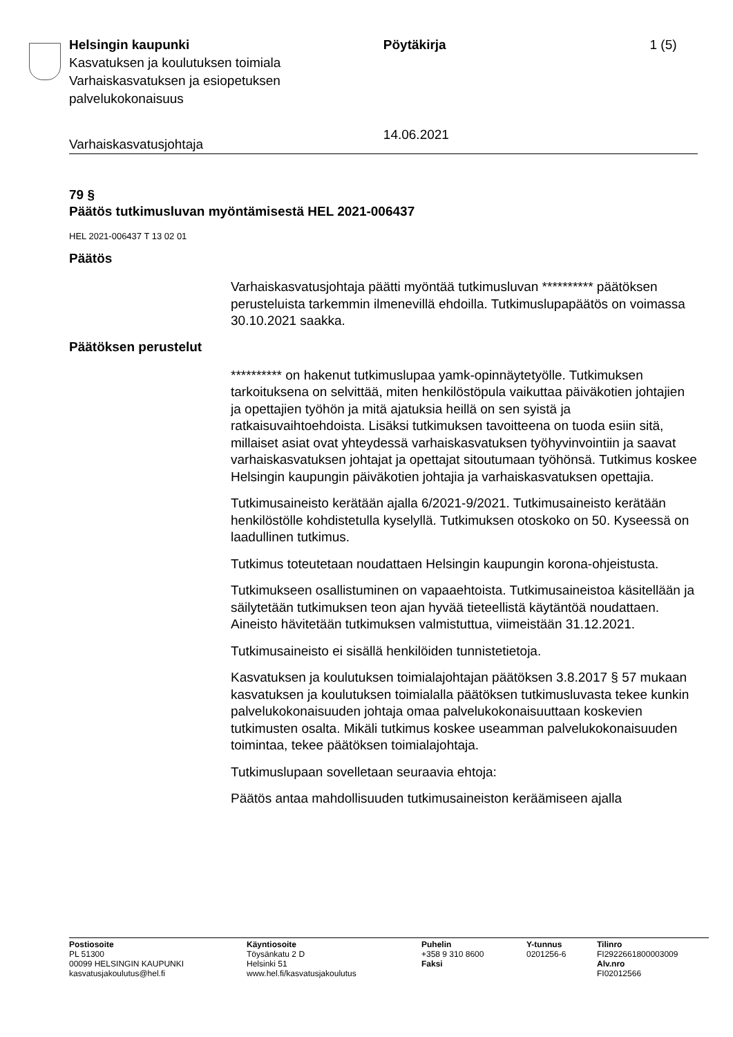Helsingin kaupunki
Kasvatuksen ja koulutuksen toimiala
Varhaiskasvatuksen ja esiopetuksen palvelukokonaisuus
Pöytäkirja
14.06.2021
1 (5)
Varhaiskasvatusjohtaja
79 §
Päätös tutkimusluvan myöntämisestä HEL 2021-006437
HEL 2021-006437 T 13 02 01
Päätös
Varhaiskasvatusjohtaja päätti myöntää tutkimusluvan ********** päätöksen perusteluista tarkemmin ilmenevillä ehdoilla. Tutkimuslupapäätös on voimassa 30.10.2021 saakka.
Päätöksen perustelut
********** on hakenut tutkimuslupaa yamk-opinnäytetyölle. Tutkimuksen tarkoituksena on selvittää, miten henkilöstöpula vaikuttaa päiväkotien johtajien ja opettajien työhön ja mitä ajatuksia heillä on sen syistä ja ratkaisuvaihtoehdoista. Lisäksi tutkimuksen tavoitteena on tuoda esiin sitä, millaiset asiat ovat yhteydessä varhaiskasvatuksen työhyvinvointiin ja saavat varhaiskasvatuksen johtajat ja opettajat sitoutumaan työhönsä. Tutkimus koskee Helsingin kaupungin päiväkotien johtajia ja varhaiskasvatuksen opettajia.
Tutkimusaineisto kerätään ajalla 6/2021-9/2021. Tutkimusaineisto kerätään henkilöstölle kohdistetulla kyselyllä. Tutkimuksen otoskoko on 50. Kyseessä on laadullinen tutkimus.
Tutkimus toteutetaan noudattaen Helsingin kaupungin korona-ohjeistusta.
Tutkimukseen osallistuminen on vapaaehtoista. Tutkimusaineistoa käsitellään ja säilytetään tutkimuksen teon ajan hyvää tieteellistä käytäntöä noudattaen. Aineisto hävitetään tutkimuksen valmistuttua, viimeistään 31.12.2021.
Tutkimusaineisto ei sisällä henkilöiden tunnistetietoja.
Kasvatuksen ja koulutuksen toimialajohtajan päätöksen 3.8.2017 § 57 mukaan kasvatuksen ja koulutuksen toimialalla päätöksen tutkimusluvasta tekee kunkin palvelukokonaisuuden johtaja omaa palvelukokonaisuuttaan koskevien tutkimusten osalta. Mikäli tutkimus koskee useamman palvelukokonaisuuden toimintaa, tekee päätöksen toimialajohtaja.
Tutkimuslupaan sovelletaan seuraavia ehtoja:
Päätös antaa mahdollisuuden tutkimusaineiston keräämiseen ajalla
Postiosoite
PL 51300
00099 HELSINGIN KAUPUNKI
kasvatusjakoulutus@hel.fi
Käyntiosoite
Töysänkatu 2 D
Helsinki 51
www.hel.fi/kasvatusjakoulutus
Puhelin
+358 9 310 8600
Faksi
Y-tunnus
0201256-6
Tilinro
FI2922661800003009
Alv.nro
FI02012566